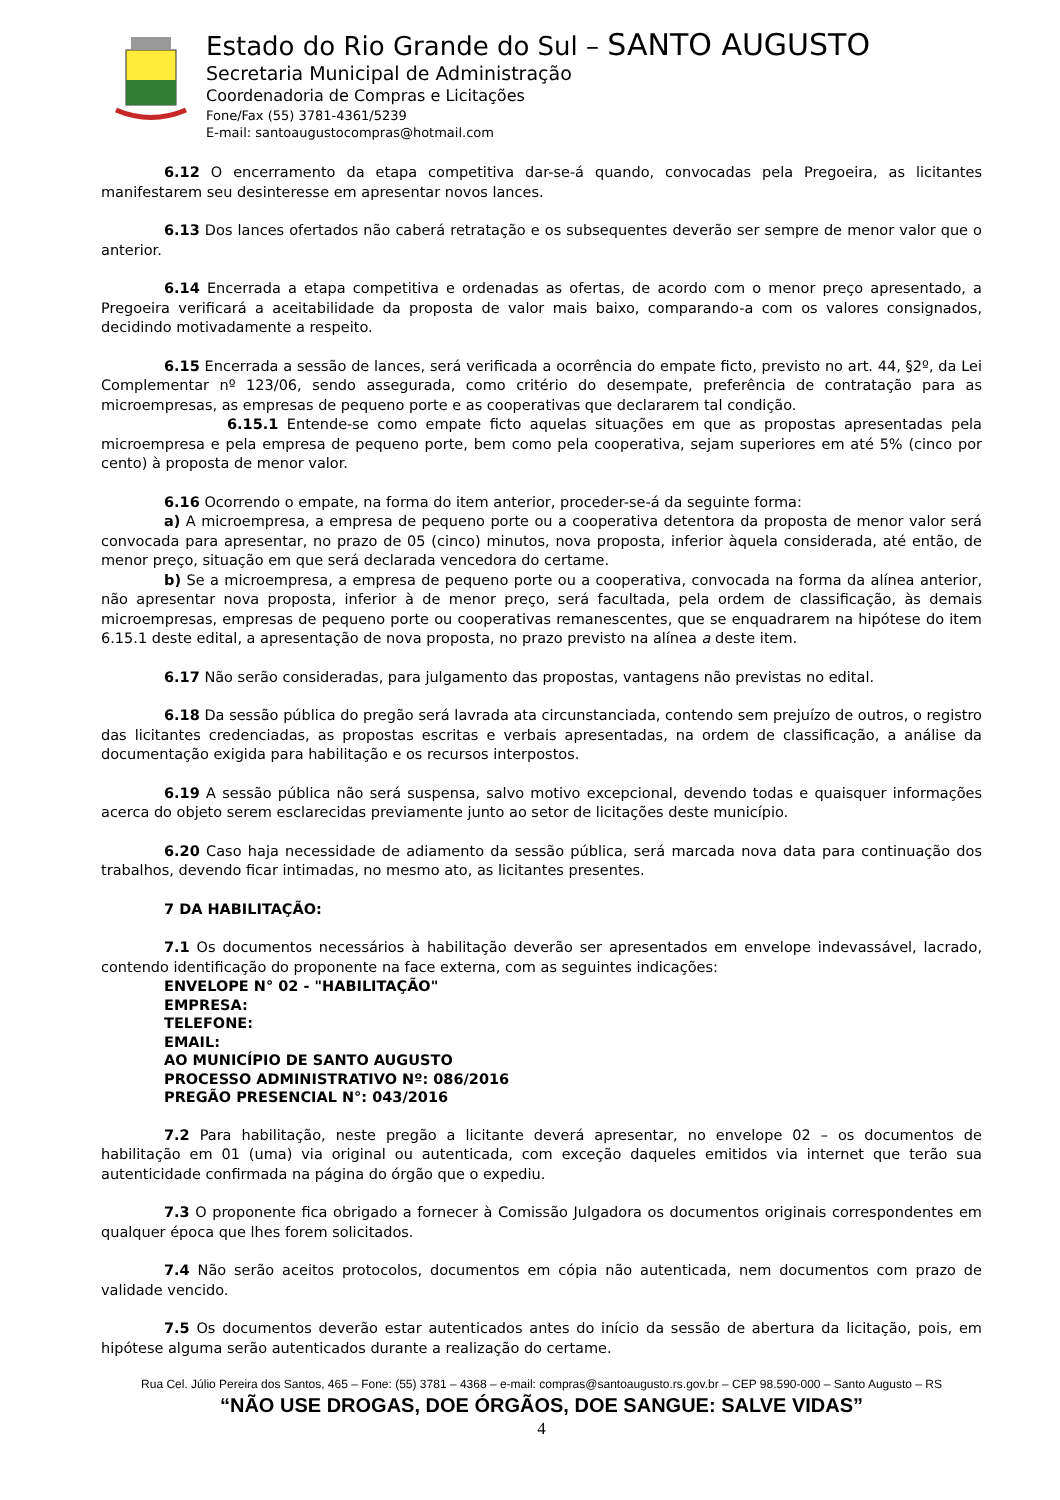Estado do Rio Grande do Sul – SANTO AUGUSTO
Secretaria Municipal de Administração
Coordenadoria de Compras e Licitações
Fone/Fax (55) 3781-4361/5239
E-mail: santoaugustocompras@hotmail.com
6.12 O encerramento da etapa competitiva dar-se-á quando, convocadas pela Pregoeira, as licitantes manifestarem seu desinteresse em apresentar novos lances.
6.13 Dos lances ofertados não caberá retratação e os subsequentes deverão ser sempre de menor valor que o anterior.
6.14 Encerrada a etapa competitiva e ordenadas as ofertas, de acordo com o menor preço apresentado, a Pregoeira verificará a aceitabilidade da proposta de valor mais baixo, comparando-a com os valores consignados, decidindo motivadamente a respeito.
6.15 Encerrada a sessão de lances, será verificada a ocorrência do empate ficto, previsto no art. 44, §2º, da Lei Complementar nº 123/06, sendo assegurada, como critério do desempate, preferência de contratação para as microempresas, as empresas de pequeno porte e as cooperativas que declararem tal condição.
6.15.1 Entende-se como empate ficto aquelas situações em que as propostas apresentadas pela microempresa e pela empresa de pequeno porte, bem como pela cooperativa, sejam superiores em até 5% (cinco por cento) à proposta de menor valor.
6.16 Ocorrendo o empate, na forma do item anterior, proceder-se-á da seguinte forma:
a) A microempresa, a empresa de pequeno porte ou a cooperativa detentora da proposta de menor valor será convocada para apresentar, no prazo de 05 (cinco) minutos, nova proposta, inferior àquela considerada, até então, de menor preço, situação em que será declarada vencedora do certame.
b) Se a microempresa, a empresa de pequeno porte ou a cooperativa, convocada na forma da alínea anterior, não apresentar nova proposta, inferior à de menor preço, será facultada, pela ordem de classificação, às demais microempresas, empresas de pequeno porte ou cooperativas remanescentes, que se enquadrarem na hipótese do item 6.15.1 deste edital, a apresentação de nova proposta, no prazo previsto na alínea a deste item.
6.17 Não serão consideradas, para julgamento das propostas, vantagens não previstas no edital.
6.18 Da sessão pública do pregão será lavrada ata circunstanciada, contendo sem prejuízo de outros, o registro das licitantes credenciadas, as propostas escritas e verbais apresentadas, na ordem de classificação, a análise da documentação exigida para habilitação e os recursos interpostos.
6.19 A sessão pública não será suspensa, salvo motivo excepcional, devendo todas e quaisquer informações acerca do objeto serem esclarecidas previamente junto ao setor de licitações deste município.
6.20 Caso haja necessidade de adiamento da sessão pública, será marcada nova data para continuação dos trabalhos, devendo ficar intimadas, no mesmo ato, as licitantes presentes.
7 DA HABILITAÇÃO:
7.1 Os documentos necessários à habilitação deverão ser apresentados em envelope indevassável, lacrado, contendo identificação do proponente na face externa, com as seguintes indicações:
ENVELOPE N° 02 - "HABILITAÇÃO"
EMPRESA:
TELEFONE:
EMAIL:
AO MUNICÍPIO DE SANTO AUGUSTO
PROCESSO ADMINISTRATIVO Nº: 086/2016
PREGÃO PRESENCIAL N°: 043/2016
7.2 Para habilitação, neste pregão a licitante deverá apresentar, no envelope 02 – os documentos de habilitação em 01 (uma) via original ou autenticada, com exceção daqueles emitidos via internet que terão sua autenticidade confirmada na página do órgão que o expediu.
7.3 O proponente fica obrigado a fornecer à Comissão Julgadora os documentos originais correspondentes em qualquer época que lhes forem solicitados.
7.4 Não serão aceitos protocolos, documentos em cópia não autenticada, nem documentos com prazo de validade vencido.
7.5 Os documentos deverão estar autenticados antes do início da sessão de abertura da licitação, pois, em hipótese alguma serão autenticados durante a realização do certame.
Rua Cel. Júlio Pereira dos Santos, 465 – Fone: (55) 3781 – 4368 – e-mail: compras@santoaugusto.rs.gov.br – CEP 98.590-000 – Santo Augusto – RS
“NÃO USE DROGAS, DOE ÓRGÃOS, DOE SANGUE: SALVE VIDAS”
4